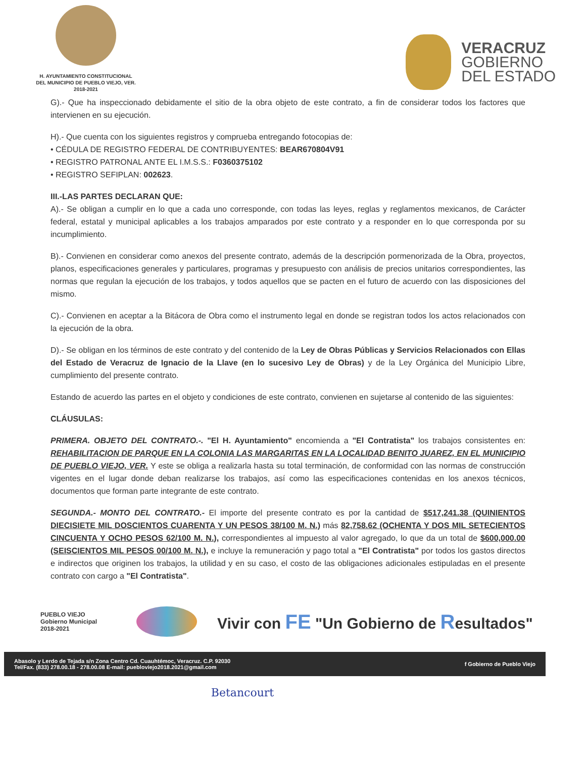H. AYUNTAMIENTO CONSTITUCIONAL
DEL MUNICIPIO DE PUEBLO VIEJO, VER.
2018-2021
VERACRUZ
GOBIERNO
DEL ESTADO
G).- Que ha inspeccionado debidamente el sitio de la obra objeto de este contrato, a fin de considerar todos los factores que intervienen en su ejecución.
H).- Que cuenta con los siguientes registros y comprueba entregando fotocopias de:
• CÉDULA DE REGISTRO FEDERAL DE CONTRIBUYENTES: BEAR670804V91
• REGISTRO PATRONAL ANTE EL I.M.S.S.: F0360375102
• REGISTRO SEFIPLAN: 002623.
III.-LAS PARTES DECLARAN QUE:
A).- Se obligan a cumplir en lo que a cada uno corresponde, con todas las leyes, reglas y reglamentos mexicanos, de Carácter federal, estatal y municipal aplicables a los trabajos amparados por este contrato y a responder en lo que corresponda por su incumplimiento.
B).- Convienen en considerar como anexos del presente contrato, además de la descripción pormenorizada de la Obra, proyectos, planos, especificaciones generales y particulares, programas y presupuesto con análisis de precios unitarios correspondientes, las normas que regulan la ejecución de los trabajos, y todos aquellos que se pacten en el futuro de acuerdo con las disposiciones del mismo.
C).- Convienen en aceptar a la Bitácora de Obra como el instrumento legal en donde se registran todos los actos relacionados con la ejecución de la obra.
D).- Se obligan en los términos de este contrato y del contenido de la Ley de Obras Públicas y Servicios Relacionados con Ellas del Estado de Veracruz de Ignacio de la Llave (en lo sucesivo Ley de Obras) y de la Ley Orgánica del Municipio Libre, cumplimiento del presente contrato.
Estando de acuerdo las partes en el objeto y condiciones de este contrato, convienen en sujetarse al contenido de las siguientes:
CLÁUSULAS:
PRIMERA. OBJETO DEL CONTRATO.-. "El H. Ayuntamiento" encomienda a "El Contratista" los trabajos consistentes en: REHABILITACION DE PARQUE EN LA COLONIA LAS MARGARITAS EN LA LOCALIDAD BENITO JUAREZ, EN EL MUNICIPIO DE PUEBLO VIEJO, VER. Y este se obliga a realizarla hasta su total terminación, de conformidad con las normas de construcción vigentes en el lugar donde deban realizarse los trabajos, así como las especificaciones contenidas en los anexos técnicos, documentos que forman parte integrante de este contrato.
SEGUNDA.- MONTO DEL CONTRATO.- El importe del presente contrato es por la cantidad de $517,241.38 (QUINIENTOS DIECISIETE MIL DOSCIENTOS CUARENTA Y UN PESOS 38/100 M. N.) más 82,758.62 (OCHENTA Y DOS MIL SETECIENTOS CINCUENTA Y OCHO PESOS 62/100 M. N.), correspondientes al impuesto al valor agregado, lo que da un total de $600,000.00 (SEISCIENTOS MIL PESOS 00/100 M. N.), e incluye la remuneración y pago total a "El Contratista" por todos los gastos directos e indirectos que originen los trabajos, la utilidad y en su caso, el costo de las obligaciones adicionales estipuladas en el presente contrato con cargo a "El Contratista".
PUEBLO VIEJO
Gobierno Municipal
2018-2021
Vivir con FE "Un Gobierno de Resultados"
Abasolo y Lerdo de Tejada s/n Zona Centro Cd. Cuauhtémoc, Veracruz. C.P. 92030
Tel/Fax. (833) 278.00.18 - 278.00.08 E-mail: puebloviejo2018.2021@gmail.com
f Gobierno de Pueblo Viejo
Betancourt